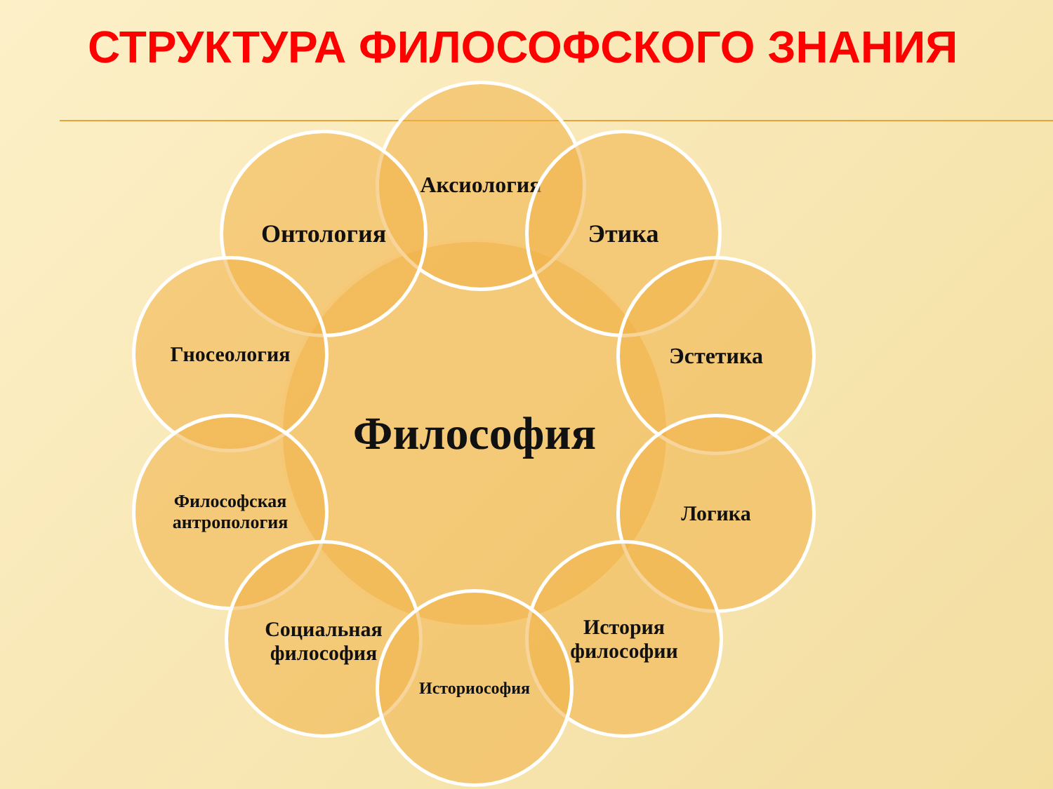СТРУКТУРА ФИЛОСОФСКОГО ЗНАНИЯ
Философия
Аксиология
Онтология Этика
Гносеология Эстетика
Философская
антропология
Логика
Социальная
философия
История
философии
Историософия